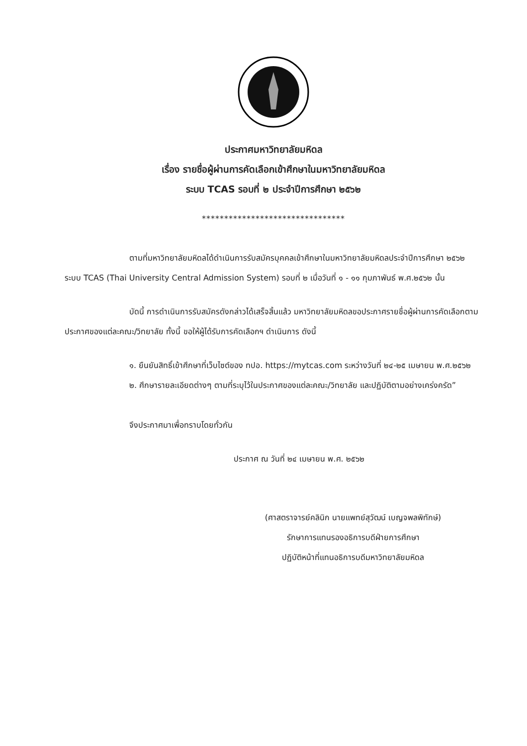ประกาศมหาวิทยาลัยมหิดล
เรื่อง รายชื่อผู้ผ่านการคัดเลือกเข้าศึกษาในมหาวิทยาลัยมหิดล
ระบบ TCAS รอบที่ ๒ ประจำปีการศึกษา ๒๕๖๒
********************************
ตามที่มหาวิทยาลัยมหิดลได้ดำเนินการรับสมัครบุคคลเข้าศึกษาในมหาวิทยาลัยมหิดลประจำปีการศึกษา ๒๕๖๒ ระบบ TCAS (Thai University Central Admission System) รอบที่ ๒ เมื่อวันที่ ๑ - ๑๑ กุมภาพันธ์ พ.ศ.๒๕๖๒ นั้น
บัดนี้ การดำเนินการรับสมัครดังกล่าวได้เสร็จสิ้นแล้ว มหาวิทยาลัยมหิดลขอประกาศรายชื่อผู้ผ่านการคัดเลือกตามประกาศของแต่ละคณะ/วิทยาลัย ทั้งนี้ ขอให้ผู้ได้รับการคัดเลือกฯ ดำเนินการ ดังนี้
๑. ยืนยันสิทธิ์เข้าศึกษาที่เว็บไซต์ของ ทปอ. https://mytcas.com ระหว่างวันที่ ๒๔-๒๕ เมษายน พ.ศ.๒๕๖๒
๒. ศึกษารายละเอียดต่างๆ ตามที่ระบุไว้ในประกาศของแต่ละคณะ/วิทยาลัย และปฏิบัติตามอย่างเคร่งครัด”
จึงประกาศมาเพื่อทราบโดยทั่วกัน
ประกาศ ณ วันที่ ๒๔ เมษายน พ.ศ. ๒๕๖๒
(ศาสตราจารย์คลินิก นายแพทย์สุวัฒน์ เบญจพลพิทักษ์)
รักษาการแทนรองอธิการบดีฝ่ายการศึกษา
ปฏิบัติหน้าที่แทนอธิการบดีมหาวิทยาลัยมหิดล